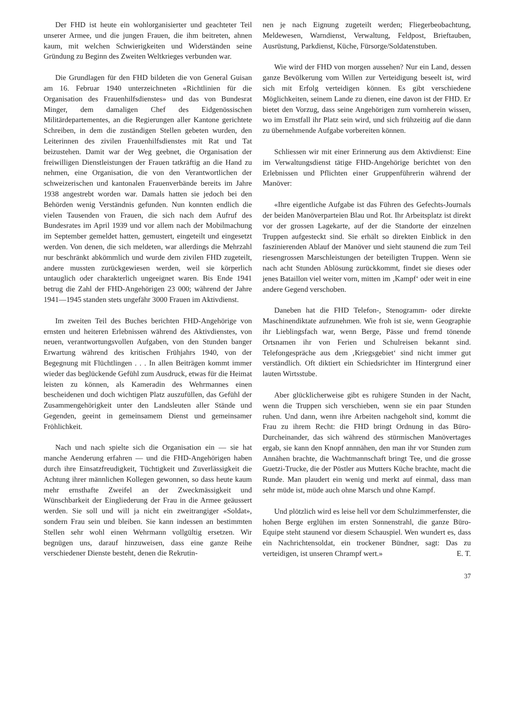Der FHD ist heute ein wohlorganisierter und geachteter Teil unserer Armee, und die jungen Frauen, die ihm beitreten, ahnen kaum, mit welchen Schwierigkeiten und Widerständen seine Gründung zu Beginn des Zweiten Weltkrieges verbunden war.
Die Grundlagen für den FHD bildeten die von General Guisan am 16. Februar 1940 unterzeichneten «Richtlinien für die Organisation des Frauenhilfsdienstes» und das von Bundesrat Minger, dem damaligen Chef des Eidgenössischen Militärdepartementes, an die Regierungen aller Kantone gerichtete Schreiben, in dem die zuständigen Stellen gebeten wurden, den Leiterinnen des zivilen Frauenhilfsdienstes mit Rat und Tat beizustehen. Damit war der Weg geebnet, die Organisation der freiwilligen Dienstleistungen der Frauen tatkräftig an die Hand zu nehmen, eine Organisation, die von den Verantwortlichen der schweizerischen und kantonalen Frauenverbände bereits im Jahre 1938 angestrebt worden war. Damals hatten sie jedoch bei den Behörden wenig Verständnis gefunden. Nun konnten endlich die vielen Tausenden von Frauen, die sich nach dem Aufruf des Bundesrates im April 1939 und vor allem nach der Mobilmachung im September gemeldet hatten, gemustert, eingeteilt und eingesetzt werden. Von denen, die sich meldeten, war allerdings die Mehrzahl nur beschränkt abkömmlich und wurde dem zivilen FHD zugeteilt, andere mussten zurückgewiesen werden, weil sie körperlich untauglich oder charakterlich ungeeignet waren. Bis Ende 1941 betrug die Zahl der FHD-Angehörigen 23 000; während der Jahre 1941—1945 standen stets ungefähr 3000 Frauen im Aktivdienst.
Im zweiten Teil des Buches berichten FHD-Angehörige von ernsten und heiteren Erlebnissen während des Aktivdienstes, von neuen, verantwortungsvollen Aufgaben, von den Stunden banger Erwartung während des kritischen Frühjahrs 1940, von der Begegnung mit Flüchtlingen . . . In allen Beiträgen kommt immer wieder das beglückende Gefühl zum Ausdruck, etwas für die Heimat leisten zu können, als Kameradin des Wehrmannes einen bescheidenen und doch wichtigen Platz auszufüllen, das Gefühl der Zusammengehörigkeit unter den Landsleuten aller Stände und Gegenden, geeint in gemeinsamem Dienst und gemeinsamer Fröhlichkeit.
Nach und nach spielte sich die Organisation ein — sie hat manche Aenderung erfahren — und die FHD-Angehörigen haben durch ihre Einsatzfreudigkeit, Tüchtigkeit und Zuverlässigkeit die Achtung ihrer männlichen Kollegen gewonnen, so dass heute kaum mehr ernsthafte Zweifel an der Zweckmässigkeit und Wünschbarkeit der Eingliederung der Frau in die Armee geäussert werden. Sie soll und will ja nicht ein zweitrangiger «Soldat», sondern Frau sein und bleiben. Sie kann indessen an bestimmten Stellen sehr wohl einen Wehrmann vollgültig ersetzen. Wir begnügen uns, darauf hinzuweisen, dass eine ganze Reihe verschiedener Dienste besteht, denen die Rekrutin-
nen je nach Eignung zugeteilt werden; Fliegerbeobachtung, Meldewesen, Warndienst, Verwaltung, Feldpost, Brieftauben, Ausrüstung, Parkdienst, Küche, Fürsorge/Soldatenstuben.
Wie wird der FHD von morgen aussehen? Nur ein Land, dessen ganze Bevölkerung vom Willen zur Verteidigung beseelt ist, wird sich mit Erfolg verteidigen können. Es gibt verschiedene Möglichkeiten, seinem Lande zu dienen, eine davon ist der FHD. Er bietet den Vorzug, dass seine Angehörigen zum vornherein wissen, wo im Ernstfall ihr Platz sein wird, und sich frühzeitig auf die dann zu übernehmende Aufgabe vorbereiten können.
Schliessen wir mit einer Erinnerung aus dem Aktivdienst: Eine im Verwaltungsdienst tätige FHD-Angehörige berichtet von den Erlebnissen und Pflichten einer Gruppenführerin während der Manöver:
«Ihre eigentliche Aufgabe ist das Führen des Gefechts-Journals der beiden Manöverparteien Blau und Rot. Ihr Arbeitsplatz ist direkt vor der grossen Lagekarte, auf der die Standorte der einzelnen Truppen aufgesteckt sind. Sie erhält so direkten Einblick in den faszinierenden Ablauf der Manöver und sieht staunend die zum Teil riesengrossen Marschleistungen der beteiligten Truppen. Wenn sie nach acht Stunden Ablösung zurückkommt, findet sie dieses oder jenes Bataillon viel weiter vorn, mitten im ‚Kampf‘ oder weit in eine andere Gegend verschoben.
Daneben hat die FHD Telefon-, Stenogramm- oder direkte Maschinendiktate aufzunehmen. Wie froh ist sie, wenn Geographie ihr Lieblingsfach war, wenn Berge, Pässe und fremd tönende Ortsnamen ihr von Ferien und Schulreisen bekannt sind. Telefongespräche aus dem ‚Kriegsgebiet‘ sind nicht immer gut verständlich. Oft diktiert ein Schiedsrichter im Hintergrund einer lauten Wirtsstube.
Aber glücklicherweise gibt es ruhigere Stunden in der Nacht, wenn die Truppen sich verschieben, wenn sie ein paar Stunden ruhen. Und dann, wenn ihre Arbeiten nachgeholt sind, kommt die Frau zu ihrem Recht: die FHD bringt Ordnung in das Büro-Durcheinander, das sich während des stürmischen Manövertages ergab, sie kann den Knopf annnähen, den man ihr vor Stunden zum Annähen brachte, die Wachtmannschaft bringt Tee, und die grosse Guetzi-Trucke, die der Pöstler aus Mutters Küche brachte, macht die Runde. Man plaudert ein wenig und merkt auf einmal, dass man sehr müde ist, müde auch ohne Marsch und ohne Kampf.
Und plötzlich wird es leise hell vor dem Schulzimmerfenster, die hohen Berge erglühen im ersten Sonnenstrahl, die ganze Büro-Equipe steht staunend vor diesem Schauspiel. Wen wundert es, dass ein Nachrichtensoldat, ein trockener Bündner, sagt: Das zu verteidigen, ist unseren Chrampf wert.» E. T.
37